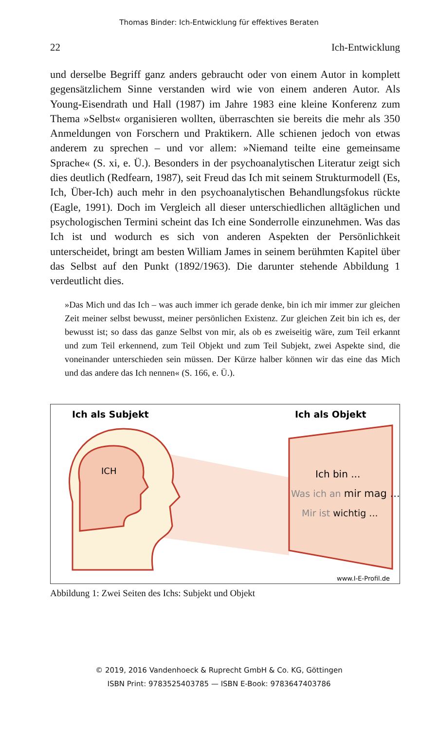Thomas Binder: Ich-Entwicklung für effektives Beraten
22 Ich-Entwicklung
und derselbe Begriff ganz anders gebraucht oder von einem Autor in komplett gegensätzlichem Sinne verstanden wird wie von einem anderen Autor. Als Young-Eisendrath und Hall (1987) im Jahre 1983 eine kleine Konferenz zum Thema »Selbst« organisieren wollten, überraschten sie bereits die mehr als 350 Anmeldungen von Forschern und Praktikern. Alle schienen jedoch von etwas anderem zu sprechen – und vor allem: »Niemand teilte eine gemeinsame Sprache« (S. xi, e. Ü.). Besonders in der psychoanalytischen Literatur zeigt sich dies deutlich (Redfearn, 1987), seit Freud das Ich mit seinem Strukturmodell (Es, Ich, Über-Ich) auch mehr in den psychoanalytischen Behandlungsfokus rückte (Eagle, 1991). Doch im Vergleich all dieser unterschiedlichen alltäglichen und psychologischen Termini scheint das Ich eine Sonderrolle einzunehmen. Was das Ich ist und wodurch es sich von anderen Aspekten der Persönlichkeit unterscheidet, bringt am besten William James in seinem berühmten Kapitel über das Selbst auf den Punkt (1892/1963). Die darunter stehende Abbildung 1 verdeutlicht dies.
»Das Mich und das Ich – was auch immer ich gerade denke, bin ich mir immer zur gleichen Zeit meiner selbst bewusst, meiner persönlichen Existenz. Zur gleichen Zeit bin ich es, der bewusst ist; so dass das ganze Selbst von mir, als ob es zweiseitig wäre, zum Teil erkannt und zum Teil erkennend, zum Teil Objekt und zum Teil Subjekt, zwei Aspekte sind, die voneinander unterschieden sein müssen. Der Kürze halber können wir das eine das Mich und das andere das Ich nennen« (S. 166, e. Ü.).
Ich als Subjekt
Ich als Objekt
ICH
Ich bin ...
Was ich an mir mag ...
Mir ist wichtig ...
www.I-E-Profil.de
Abbildung 1: Zwei Seiten des Ichs: Subjekt und Objekt
© 2019, 2016 Vandenhoeck & Ruprecht GmbH & Co. KG, Göttingen
ISBN Print: 9783525403785 — ISBN E-Book: 9783647403786